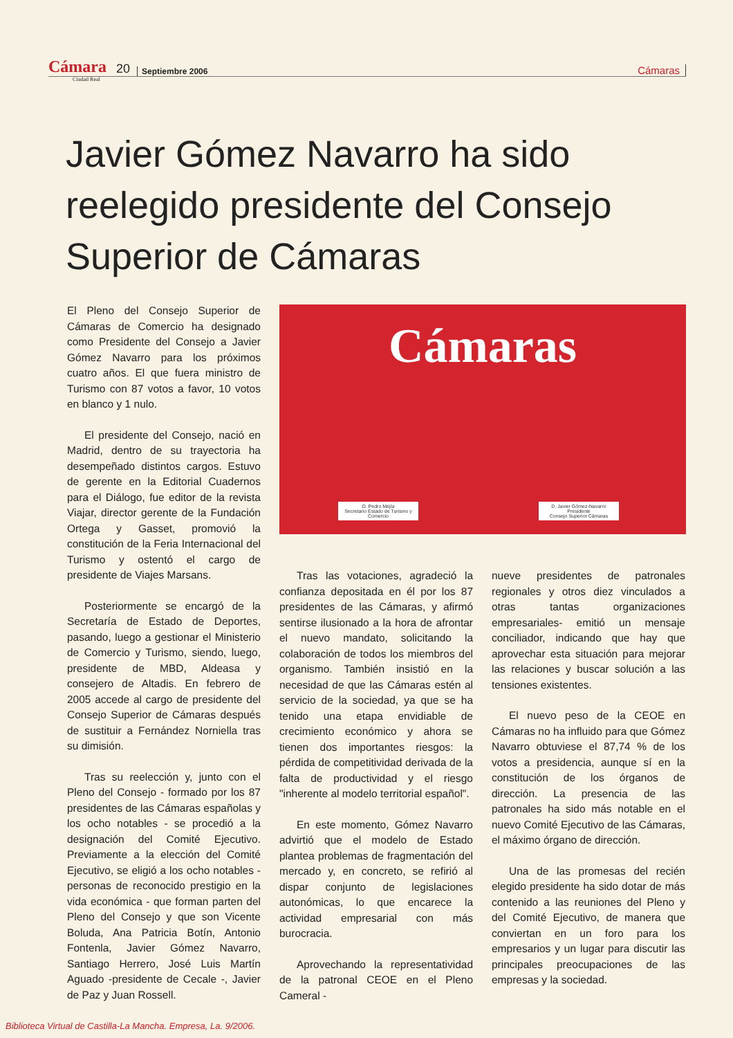Cámara 20 Septiembre 2006 Cámaras
Ciudad Real
Javier Gómez Navarro ha sido reelegido presidente del Consejo Superior de Cámaras
Cámaras
D. Pedro Mejía
Secretario Estado de Turismo y Comercio
D. Javier Gómez-Navarro
Presidente
Consejo Superior Cámaras
El Pleno del Consejo Superior de Cámaras de Comercio ha designado como Presidente del Consejo a Javier Gómez Navarro para los próximos cuatro años. El que fuera ministro de Turismo con 87 votos a favor, 10 votos en blanco y 1 nulo.
El presidente del Consejo, nació en Madrid, dentro de su trayectoria ha desempeñado distintos cargos. Estuvo de gerente en la Editorial Cuadernos para el Diálogo, fue editor de la revista Viajar, director gerente de la Fundación Ortega y Gasset, promovió la constitución de la Feria Internacional del Turismo y ostentó el cargo de presidente de Viajes Marsans.
Posteriormente se encargó de la Secretaría de Estado de Deportes, pasando, luego a gestionar el Ministerio de Comercio y Turismo, siendo, luego, presidente de MBD, Aldeasa y consejero de Altadis. En febrero de 2005 accede al cargo de presidente del Consejo Superior de Cámaras después de sustituir a Fernández Norniella tras su dimisión.
Tras su reelección y, junto con el Pleno del Consejo - formado por los 87 presidentes de las Cámaras españolas y los ocho notables - se procedió a la designación del Comité Ejecutivo. Previamente a la elección del Comité Ejecutivo, se eligió a los ocho notables - personas de reconocido prestigio en la vida económica - que forman parten del Pleno del Consejo y que son Vicente Boluda, Ana Patricia Botín, Antonio Fontenla, Javier Gómez Navarro, Santiago Herrero, José Luis Martín Aguado -presidente de Cecale -, Javier de Paz y Juan Rossell.
Tras las votaciones, agradeció la confianza depositada en él por los 87 presidentes de las Cámaras, y afirmó sentirse ilusionado a la hora de afrontar el nuevo mandato, solicitando la colaboración de todos los miembros del organismo. También insistió en la necesidad de que las Cámaras estén al servicio de la sociedad, ya que se ha tenido una etapa envidiable de crecimiento económico y ahora se tienen dos importantes riesgos: la pérdida de competitividad derivada de la falta de productividad y el riesgo "inherente al modelo territorial español".
En este momento, Gómez Navarro advirtió que el modelo de Estado plantea problemas de fragmentación del mercado y, en concreto, se refirió al dispar conjunto de legislaciones autonómicas, lo que encarece la actividad empresarial con más burocracia.
Aprovechando la representatividad de la patronal CEOE en el Pleno Cameral -
nueve presidentes de patronales regionales y otros diez vinculados a otras tantas organizaciones empresariales- emitió un mensaje conciliador, indicando que hay que aprovechar esta situación para mejorar las relaciones y buscar solución a las tensiones existentes.
El nuevo peso de la CEOE en Cámaras no ha influido para que Gómez Navarro obtuviese el 87,74 % de los votos a presidencia, aunque sí en la constitución de los órganos de dirección. La presencia de las patronales ha sido más notable en el nuevo Comité Ejecutivo de las Cámaras, el máximo órgano de dirección.
Una de las promesas del recién elegido presidente ha sido dotar de más contenido a las reuniones del Pleno y del Comité Ejecutivo, de manera que conviertan en un foro para los empresarios y un lugar para discutir las principales preocupaciones de las empresas y la sociedad.
Biblioteca Virtual de Castilla-La Mancha. Empresa, La. 9/2006.